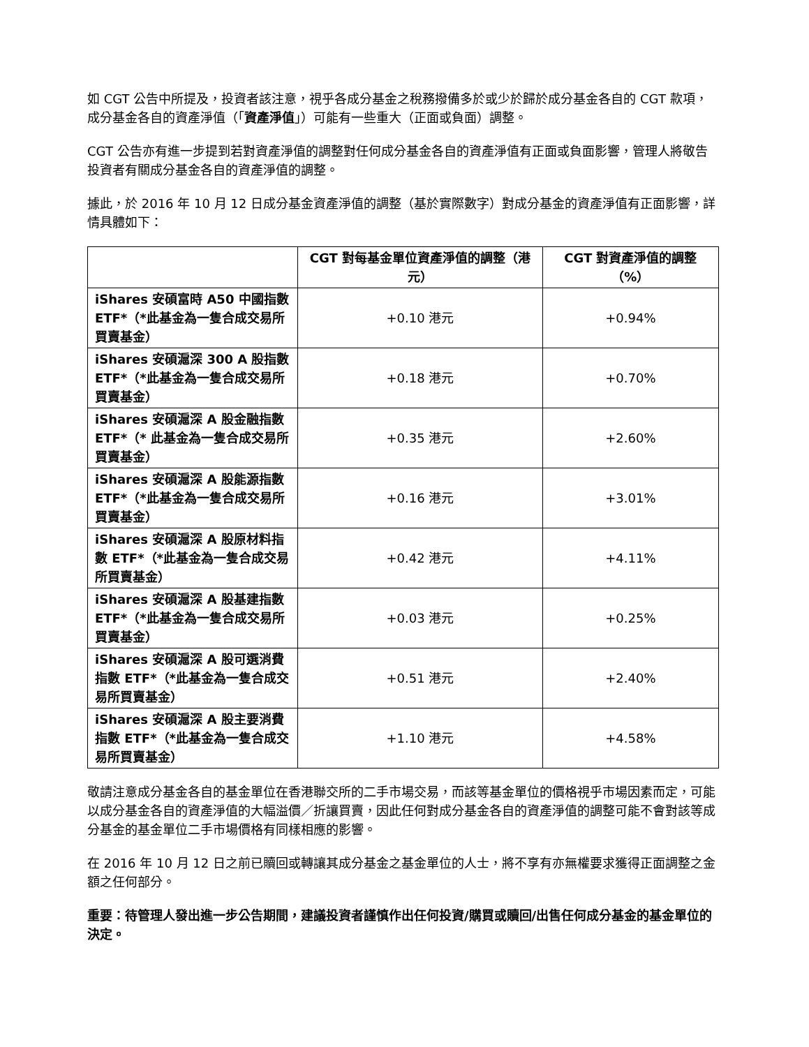如 CGT 公告中所提及，投資者該注意，視乎各成分基金之稅務撥備多於或少於歸於成分基金各自的 CGT 款項，成分基金各自的資產淨值（「資產淨值」）可能有一些重大（正面或負面）調整。
CGT 公告亦有進一步提到若對資產淨值的調整對任何成分基金各自的資產淨值有正面或負面影響，管理人將敬告投資者有關成分基金各自的資產淨值的調整。
據此，於 2016 年 10 月 12 日成分基金資產淨值的調整（基於實際數字）對成分基金的資產淨值有正面影響，詳情具體如下：
| | CGT 對每基金單位資產淨值的調整（港元） | CGT 對資產淨值的調整（%） |
| --- | --- | --- |
| iShares 安碩富時 A50 中國指數 ETF*（*此基金為一隻合成交易所買賣基金） | +0.10 港元 | +0.94% |
| iShares 安碩滬深 300 A 股指數 ETF*（*此基金為一隻合成交易所買賣基金） | +0.18 港元 | +0.70% |
| iShares 安碩滬深 A 股金融指數 ETF*（* 此基金為一隻合成交易所買賣基金） | +0.35 港元 | +2.60% |
| iShares 安碩滬深 A 股能源指數 ETF*（*此基金為一隻合成交易所買賣基金） | +0.16 港元 | +3.01% |
| iShares 安碩滬深 A 股原材料指數 ETF*（*此基金為一隻合成交易所買賣基金） | +0.42 港元 | +4.11% |
| iShares 安碩滬深 A 股基建指數 ETF*（*此基金為一隻合成交易所買賣基金） | +0.03 港元 | +0.25% |
| iShares 安碩滬深 A 股可選消費指數 ETF*（*此基金為一隻合成交易所買賣基金） | +0.51 港元 | +2.40% |
| iShares 安碩滬深 A 股主要消費指數 ETF*（*此基金為一隻合成交易所買賣基金） | +1.10 港元 | +4.58% |
敬請注意成分基金各自的基金單位在香港聯交所的二手市場交易，而該等基金單位的價格視乎市場因素而定，可能以成分基金各自的資產淨值的大幅溢價／折讓買賣，因此任何對成分基金各自的資產淨值的調整可能不會對該等成分基金的基金單位二手市場價格有同樣相應的影響。
在 2016 年 10 月 12 日之前已贖回或轉讓其成分基金之基金單位的人士，將不享有亦無權要求獲得正面調整之金額之任何部分。
重要：待管理人發出進一步公告期間，建議投資者謹慎作出任何投資/購買或贖回/出售任何成分基金的基金單位的決定。